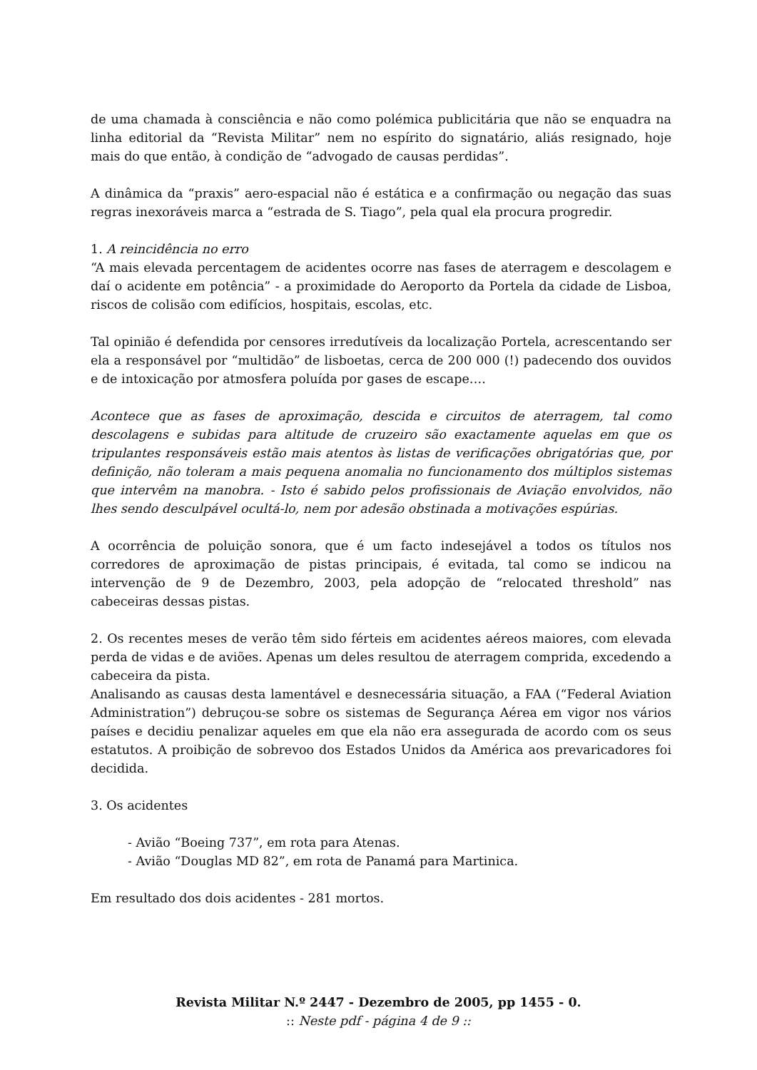de uma chamada à consciência e não como polémica publicitária que não se enquadra na linha editorial da “Revista Militar” nem no espírito do signatário, aliás resignado, hoje mais do que então, à condição de “advogado de causas perdidas”.
A dinâmica da “praxis” aero-espacial não é estática e a confirmação ou negação das suas regras inexoráveis marca a “estrada de S. Tiago”, pela qual ela procura progredir.
1. A reincidência no erro
“A mais elevada percentagem de acidentes ocorre nas fases de aterragem e descolagem e daí o acidente em potência” - a proximidade do Aeroporto da Portela da cidade de Lisboa, riscos de colisão com edifícios, hospitais, escolas, etc.
Tal opinião é defendida por censores irredutíveis da localização Portela, acrescentando ser ela a responsável por “multidão” de lisboetas, cerca de 200 000 (!) padecendo dos ouvidos e de intoxicação por atmosfera poluída por gases de escape….
Acontece que as fases de aproximação, descida e circuitos de aterragem, tal como descolagens e subidas para altitude de cruzeiro são exactamente aquelas em que os tripulantes responsáveis estão mais atentos às listas de verificações obrigatórias que, por definição, não toleram a mais pequena anomalia no funcionamento dos múltiplos sistemas que intervêm na manobra. - Isto é sabido pelos profissionais de Aviação envolvidos, não lhes sendo desculpável ocultá-lo, nem por adesão obstinada a motivações espúrias.
A ocorrência de poluição sonora, que é um facto indesejável a todos os títulos nos corredores de aproximação de pistas principais, é evitada, tal como se indicou na intervenção de 9 de Dezembro, 2003, pela adopção de “relocated threshold” nas cabeceiras dessas pistas.
2. Os recentes meses de verão têm sido férteis em acidentes aéreos maiores, com elevada perda de vidas e de aviões. Apenas um deles resultou de aterragem comprida, excedendo a cabeceira da pista.
Analisando as causas desta lamentável e desnecessária situação, a FAA (“Federal Aviation Administration”) debruçou-se sobre os sistemas de Segurança Aérea em vigor nos vários países e decidiu penalizar aqueles em que ela não era assegurada de acordo com os seus estatutos. A proibição de sobrevoo dos Estados Unidos da América aos prevaricadores foi decidida.
3. Os acidentes
- Avião “Boeing 737”, em rota para Atenas.
- Avião “Douglas MD 82”, em rota de Panamá para Martinica.
Em resultado dos dois acidentes - 281 mortos.
Revista Militar N.º 2447 - Dezembro de 2005, pp 1455 - 0.
:: Neste pdf - página 4 de 9 ::